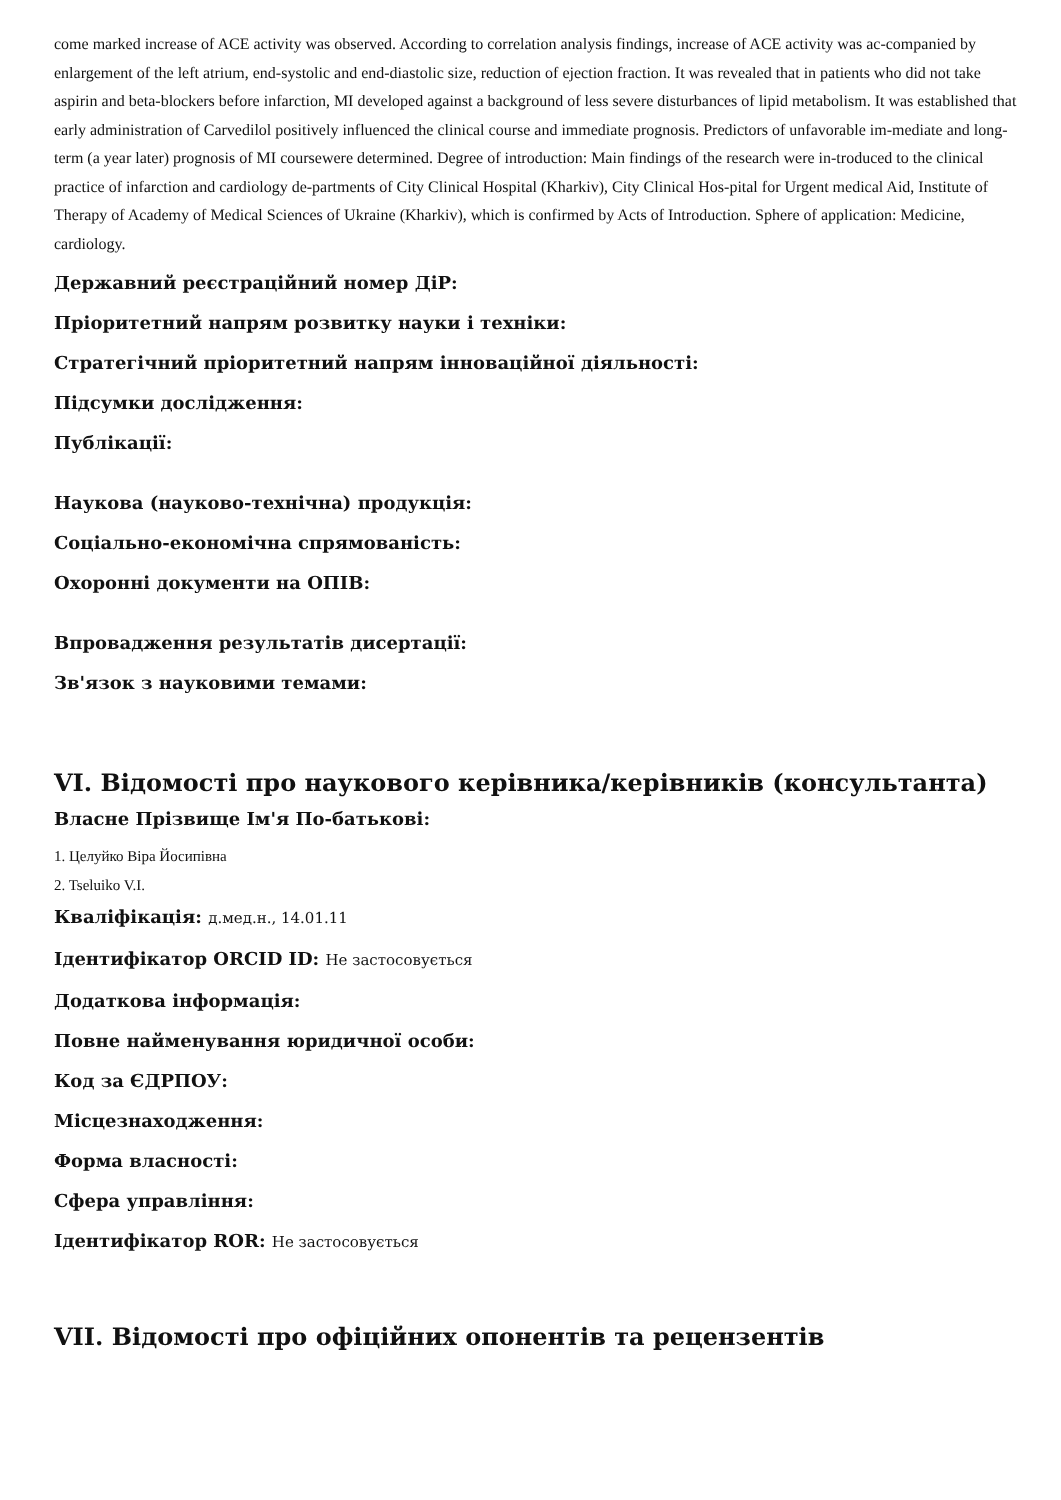come marked increase of ACE activity was observed. According to correlation analysis findings, increase of ACE activity was ac-companied by enlargement of the left atrium, end-systolic and end-diastolic size, reduction of ejection fraction. It was revealed that in patients who did not take aspirin and beta-blockers before infarction, MI developed against a background of less severe disturbances of lipid metabolism. It was established that early administration of Carvedilol positively influenced the clinical course and immediate prognosis. Predictors of unfavorable im-mediate and long-term (a year later) prognosis of MI coursewere determined. Degree of introduction: Main findings of the research were in-troduced to the clinical practice of infarction and cardiology de-partments of City Clinical Hospital (Kharkiv), City Clinical Hos-pital for Urgent medical Aid, Institute of Therapy of Academy of Medical Sciences of Ukraine (Kharkiv), which is confirmed by Acts of Introduction. Sphere of application: Medicine, cardiology.
Державний реєстраційний номер ДіР:
Пріоритетний напрям розвитку науки і техніки:
Стратегічний пріоритетний напрям інноваційної діяльності:
Підсумки дослідження:
Публікації:
Наукова (науково-технічна) продукція:
Соціально-економічна спрямованість:
Охоронні документи на ОПІВ:
Впровадження результатів дисертації:
Зв'язок з науковими темами:
VI. Відомості про наукового керівника/керівників (консультанта)
Власне Прізвище Ім'я По-батькові:
1. Целуйко Віра Йосипівна
2. Tseluiko V.I.
Кваліфікація: д.мед.н., 14.01.11
Ідентифікатор ORCID ID: Не застосовується
Додаткова інформація:
Повне найменування юридичної особи:
Код за ЄДРПОУ:
Місцезнаходження:
Форма власності:
Сфера управління:
Ідентифікатор ROR: Не застосовується
VII. Відомості про офіційних опонентів та рецензентів